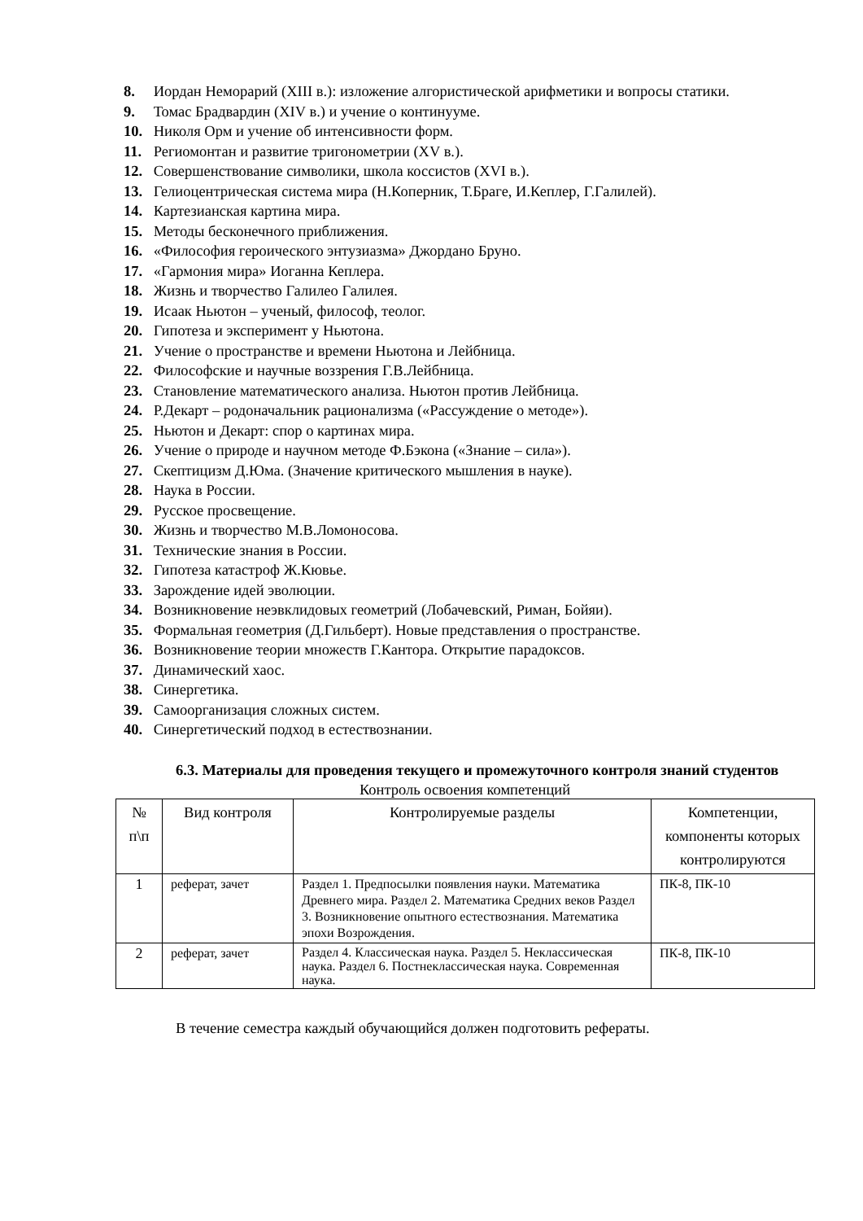8. Иордан Неморарий (XIII в.): изложение алгористической арифметики и вопросы статики.
9. Томас Брадвардин (XIV в.) и учение о континууме.
10. Николя Орм и учение об интенсивности форм.
11. Региомонтан и развитие тригонометрии (XV в.).
12. Совершенствование символики, школа коссистов (XVI в.).
13. Гелиоцентрическая система мира (Н.Коперник, Т.Браге, И.Кеплер, Г.Галилей).
14. Картезианская картина мира.
15. Методы бесконечного приближения.
16. «Философия героического энтузиазма» Джордано Бруно.
17. «Гармония мира» Иоганна Кеплера.
18. Жизнь и творчество Галилео Галилея.
19. Исаак Ньютон – ученый, философ, теолог.
20. Гипотеза и эксперимент у Ньютона.
21. Учение о пространстве и времени Ньютона и Лейбница.
22. Философские и научные воззрения Г.В.Лейбница.
23. Становление математического анализа. Ньютон против Лейбница.
24. Р.Декарт – родоначальник рационализма («Рассуждение о методе»).
25. Ньютон и Декарт: спор о картинах мира.
26. Учение о природе и научном методе Ф.Бэкона («Знание – сила»).
27. Скептицизм Д.Юма. (Значение критического мышления в науке).
28. Наука в России.
29. Русское просвещение.
30. Жизнь и творчество М.В.Ломоносова.
31. Технические знания в России.
32. Гипотеза катастроф Ж.Кювье.
33. Зарождение идей эволюции.
34. Возникновение неэвклидовых геометрий (Лобачевский, Риман, Бойяи).
35. Формальная геометрия (Д.Гильберт). Новые представления о пространстве.
36. Возникновение теории множеств Г.Кантора. Открытие парадоксов.
37. Динамический хаос.
38. Синергетика.
39. Самоорганизация сложных систем.
40. Синергетический подход в естествознании.
6.3. Материалы для проведения текущего и промежуточного контроля знаний студентов
Контроль освоения компетенций
| № п\п | Вид контроля | Контролируемые разделы | Компетенции, компоненты которых контролируются |
| --- | --- | --- | --- |
| 1 | реферат, зачет | Раздел 1. Предпосылки появления науки. Математика Древнего мира. Раздел 2. Математика Средних веков Раздел 3. Возникновение опытного естествознания. Математика эпохи Возрождения. | ПК-8, ПК-10 |
| 2 | реферат, зачет | Раздел 4. Классическая наука. Раздел 5. Неклассическая наука. Раздел 6. Постнеклассическая наука. Современная наука. | ПК-8, ПК-10 |
В течение семестра каждый обучающийся должен подготовить рефераты.